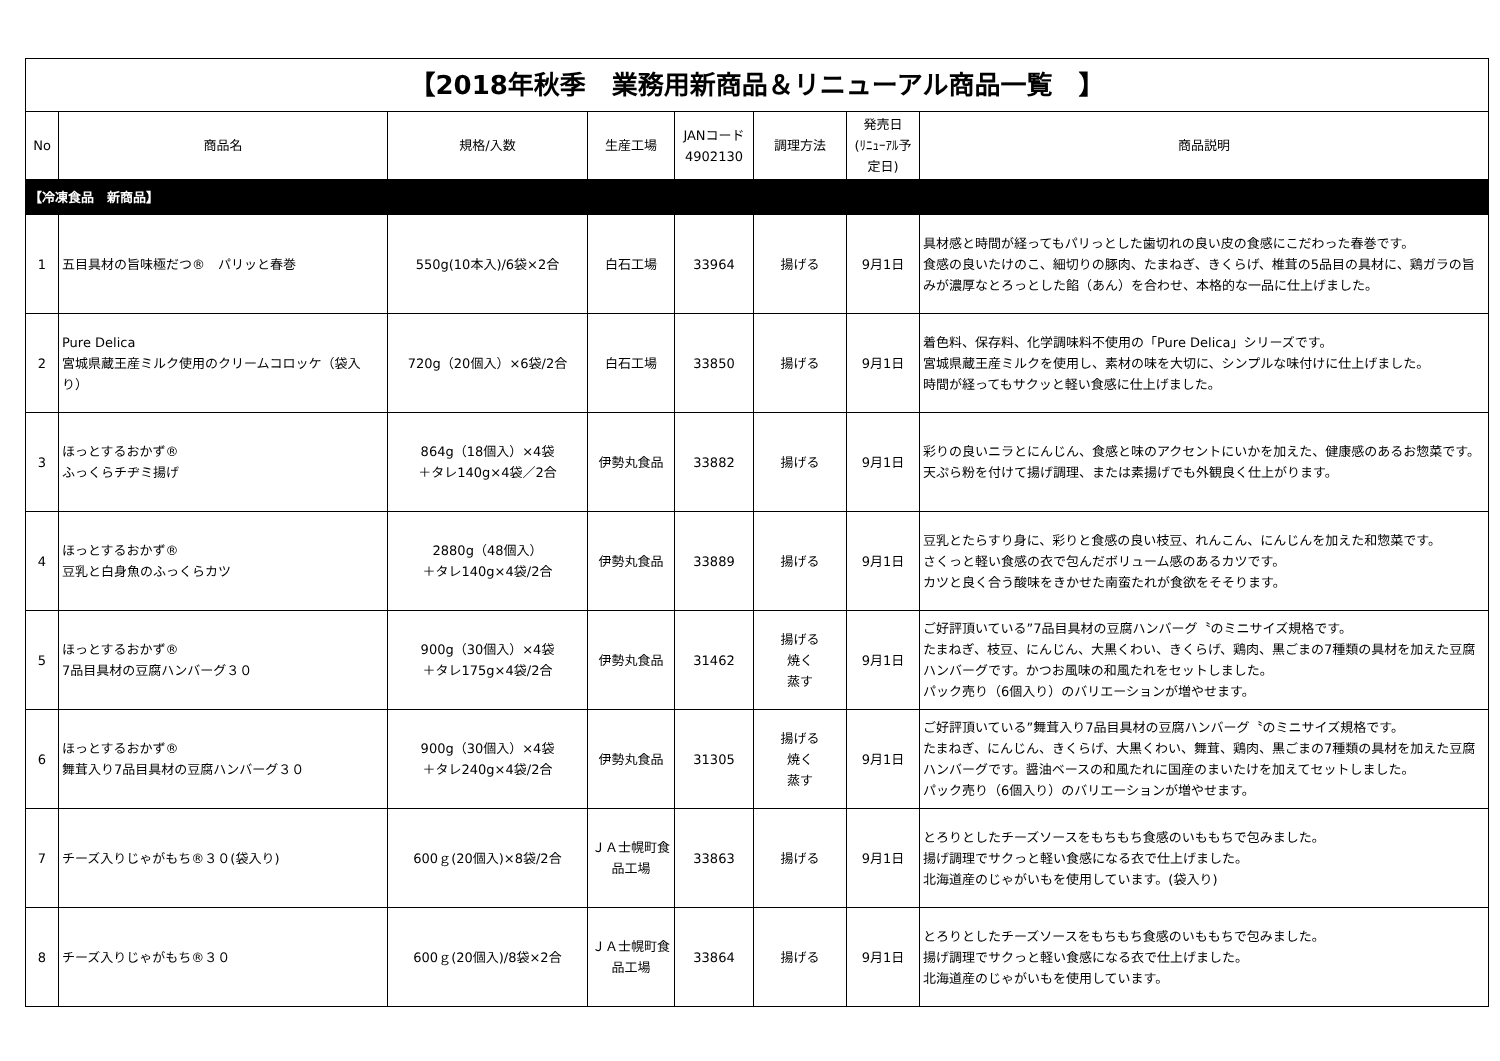| 【2018年秋季 業務用新商品＆リニューアル商品一覧 】 | | | | | | | |
| No | 商品名 | 規格/入数 | 生産工場 | JANコード 4902130 | 調理方法 | 発売日 (ﾘﾆｭｰｱﾙ予 定日) | 商品説明 |
| 【冷凍食品 新商品】 | | | | | | | |
| 1 | 五目具材の旨味極だつ® パリッと春巻 | 550g(10本入)/6袋×2合 | 白石工場 | 33964 | 揚げる | 9月1日 | 具材感と時間が経ってもパリっとした歯切れの良い皮の食感にこだわった春巻です。 食感の良いたけのこ、細切りの豚肉、たまねぎ、きくらげ、椎茸の5品目の具材に、鶏ガラの旨みが濃厚なとろっとした餡（あん）を合わせ、本格的な一品に仕上げました。 |
| 2 | Pure Delica 宮城県蔵王産ミルク使用のクリームコロッケ（袋入り） | 720g（20個入）×6袋/2合 | 白石工場 | 33850 | 揚げる | 9月1日 | 着色料、保存料、化学調味料不使用の「Pure Delica」シリーズです。 宮城県蔵王産ミルクを使用し、素材の味を大切に、シンプルな味付けに仕上げました。 時間が経ってもサクッと軽い食感に仕上げました。 |
| 3 | ほっとするおかず® ふっくらチヂミ揚げ | 864g（18個入）×4袋 ＋タレ140g×4袋／2合 | 伊勢丸食品 | 33882 | 揚げる | 9月1日 | 彩りの良いニラとにんじん、食感と味のアクセントにいかを加えた、健康感のあるお惣菜です。 天ぷら粉を付けて揚げ調理、または素揚げでも外観良く仕上がります。 |
| 4 | ほっとするおかず® 豆乳と白身魚のふっくらカツ | 2880g（48個入） ＋タレ140g×4袋/2合 | 伊勢丸食品 | 33889 | 揚げる | 9月1日 | 豆乳とたらすり身に、彩りと食感の良い枝豆、れんこん、にんじんを加えた和惣菜です。 さくっと軽い食感の衣で包んだボリューム感のあるカツです。 カツと良く合う酸味をきかせた南蛮たれが食欲をそそります。 |
| 5 | ほっとするおかず® 7品目具材の豆腐ハンバーグ３０ | 900g（30個入）×4袋 ＋タレ175g×4袋/2合 | 伊勢丸食品 | 31462 | 揚げる 焼く 蒸す | 9月1日 | ご好評頂いている”7品目具材の豆腐ハンバーグ〝のミニサイズ規格です。 たまねぎ、枝豆、にんじん、大黒くわい、きくらげ、鶏肉、黒ごまの7種類の具材を加えた豆腐ハンバーグです。かつお風味の和風たれをセットしました。 パック売り（6個入り）のバリエーションが増やせます。 |
| 6 | ほっとするおかず® 舞茸入り7品目具材の豆腐ハンバーグ３０ | 900g（30個入）×4袋 ＋タレ240g×4袋/2合 | 伊勢丸食品 | 31305 | 揚げる 焼く 蒸す | 9月1日 | ご好評頂いている”舞茸入り7品目具材の豆腐ハンバーグ〝のミニサイズ規格です。 たまねぎ、にんじん、きくらげ、大黒くわい、舞茸、鶏肉、黒ごまの7種類の具材を加えた豆腐ハンバーグです。醤油ベースの和風たれに国産のまいたけを加えてセットしました。 パック売り（6個入り）のバリエーションが増やせます。 |
| 7 | チーズ入りじゃがもち®３０(袋入り) | 600ｇ(20個入)×8袋/2合 | ＪＡ士幌町食品工場 | 33863 | 揚げる | 9月1日 | とろりとしたチーズソースをもちもち食感のいももちで包みました。 揚げ調理でサクっと軽い食感になる衣で仕上げました。 北海道産のじゃがいもを使用しています。(袋入り) |
| 8 | チーズ入りじゃがもち®３０ | 600ｇ(20個入)/8袋×2合 | ＪＡ士幌町食品工場 | 33864 | 揚げる | 9月1日 | とろりとしたチーズソースをもちもち食感のいももちで包みました。 揚げ調理でサクっと軽い食感になる衣で仕上げました。 北海道産のじゃがいもを使用しています。 |